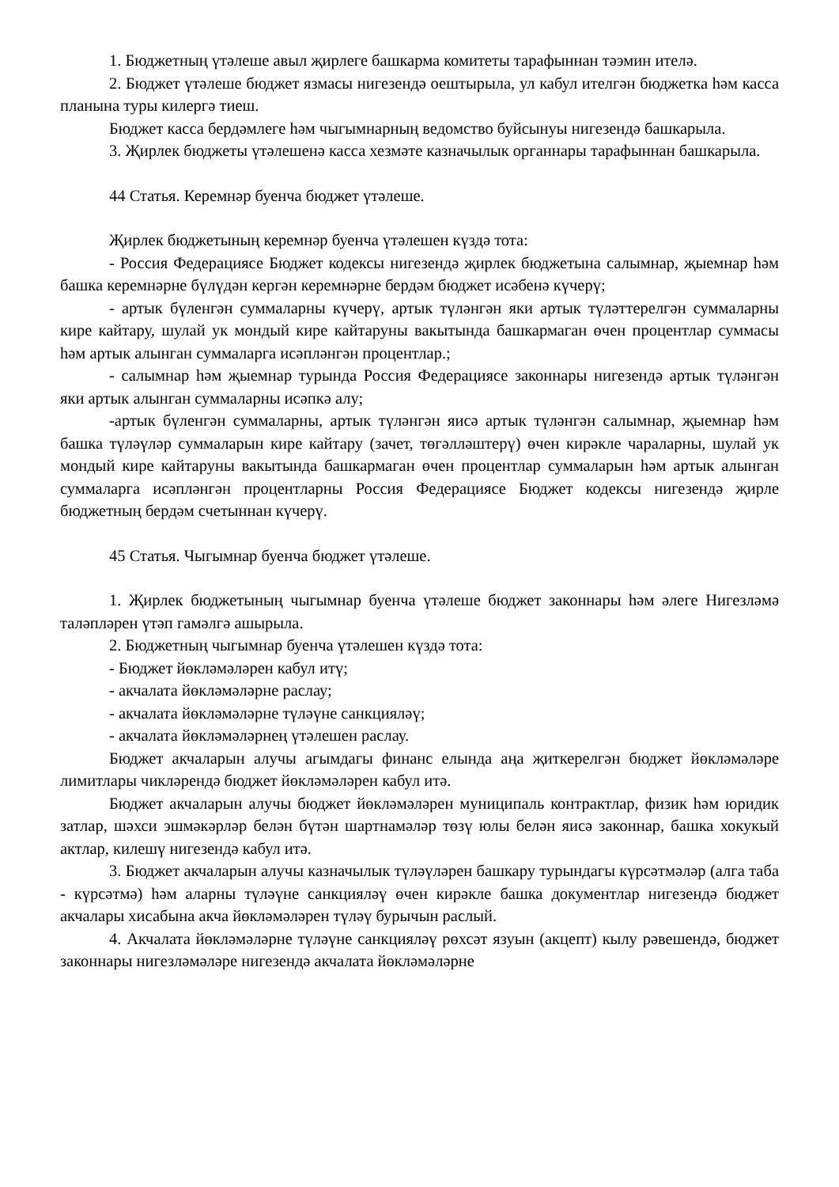1. Бюджетның үтәлеше авыл җирлеге башкарма комитеты тарафыннан тәэмин ителә.
2. Бюджет үтәлеше бюджет язмасы нигезендә оештырыла, ул кабул ителгән бюджетка һәм касса планына туры килергә тиеш.
Бюджет касса бердәмлеге һәм чыгымнарның ведомство буйсынуы нигезендә башкарыла.
3. Җирлек бюджеты үтәлешенә касса хезмәте казначылык органнары тарафыннан башкарыла.
44 Статья. Керемнәр буенча бюджет үтәлеше.
Җирлек бюджетының керемнәр буенча үтәлешен күздә тота:
- Россия Федерациясе Бюджет кодексы нигезендә җирлек бюджетына салымнар, җыемнар һәм башка керемнәрне бүлүдән кергән керемнәрне бердәм бюджет исәбенә күчерү;
- артык бүленгән суммаларны күчерү, артык түләнгән яки артык түләттерелгән суммаларны кире кайтару, шулай ук мондый кире кайтаруны вакытында башкармаган өчен процентлар суммасы һәм артык алынган суммаларга исәпләнгән процентлар.;
- салымнар һәм җыемнар турында Россия Федерациясе законнары нигезендә артык түләнгән яки артык алынган суммаларны исәпкә алу;
-артык бүленгән суммаларны, артык түләнгән яисә артык түләнгән салымнар, җыемнар һәм башка түләүләр суммаларын кире кайтару (зачет, төгәлләштерү) өчен кирәкле чараларны, шулай ук мондый кире кайтаруны вакытында башкармаган өчен процентлар суммаларын һәм артык алынган суммаларга исәпләнгән процентларны Россия Федерациясе Бюджет кодексы нигезендә җирле бюджетның бердәм счетыннан күчерү.
45 Статья. Чыгымнар буенча бюджет үтәлеше.
1. Җирлек бюджетының чыгымнар буенча үтәлеше бюджет законнары һәм әлеге Нигезләмә таләпләрен үтәп гамәлгә ашырыла.
2. Бюджетның чыгымнар буенча үтәлешен күздә тота:
- Бюджет йөкләмәләрен кабул итү;
- акчалата йөкләмәләрне раслау;
- акчалата йөкләмәләрне түләүне санкцияләү;
- акчалата йөкләмәләрнең үтәлешен раслау.
Бюджет акчаларын алучы агымдагы финанс елында аңа җиткерелгән бюджет йөкләмәләре лимитлары чикләрендә бюджет йөкләмәләрен кабул итә.
Бюджет акчаларын алучы бюджет йөкләмәләрен муниципаль контрактлар, физик һәм юридик затлар, шәхси эшмәкәрләр белән бүтән шартнамәләр төзү юлы белән яисә законнар, башка хокукый актлар, килешү нигезендә кабул итә.
3. Бюджет акчаларын алучы казначылык түләүләрен башкару турындагы күрсәтмәләр (алга таба - күрсәтмә) һәм аларны түләүне санкцияләү өчен кирәкле башка документлар нигезендә бюджет акчалары хисабына акча йөкләмәләрен түләү бурычын раслый.
4. Акчалата йөкләмәләрне түләүне санкцияләү рөхсәт язуын (акцепт) кылу рәвешендә, бюджет законнары нигезләмәләре нигезендә акчалата йөкләмәләрне